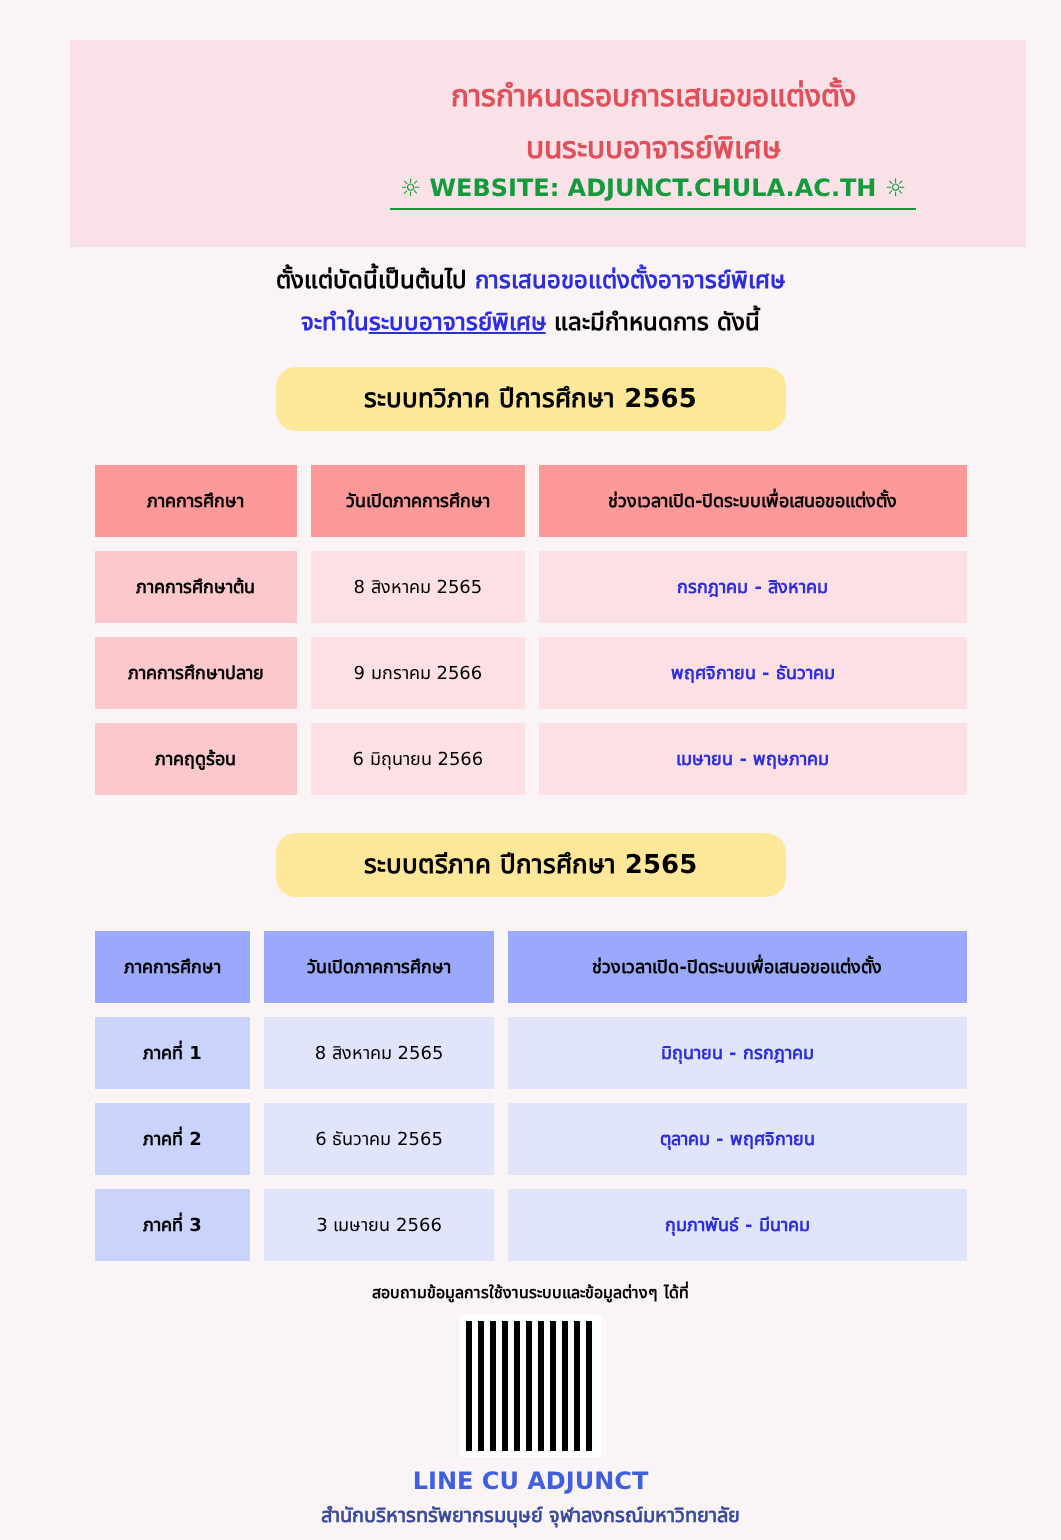การกำหนดรอบการเสนอขอแต่งตั้ง
บนระบบอาจารย์พิเศษ
☼ WEBSITE: ADJUNCT.CHULA.AC.TH ☼
ตั้งแต่บัดนี้เป็นต้นไป การเสนอขอแต่งตั้งอาจารย์พิเศษ
จะทำในระบบอาจารย์พิเศษ และมีกำหนดการ ดังนี้
ระบบทวิภาค ปีการศึกษา 2565
| ภาคการศึกษา | วันเปิดภาคการศึกษา | ช่วงเวลาเปิด-ปิดระบบเพื่อเสนอขอแต่งตั้ง |
| --- | --- | --- |
| ภาคการศึกษาต้น | 8 สิงหาคม 2565 | กรกฎาคม - สิงหาคม |
| ภาคการศึกษาปลาย | 9 มกราคม 2566 | พฤศจิกายน - ธันวาคม |
| ภาคฤดูร้อน | 6 มิถุนายน 2566 | เมษายน - พฤษภาคม |
ระบบตรีภาค ปีการศึกษา 2565
| ภาคการศึกษา | วันเปิดภาคการศึกษา | ช่วงเวลาเปิด-ปิดระบบเพื่อเสนอขอแต่งตั้ง |
| --- | --- | --- |
| ภาคที่ 1 | 8 สิงหาคม 2565 | มิถุนายน - กรกฎาคม |
| ภาคที่ 2 | 6 ธันวาคม 2565 | ตุลาคม - พฤศจิกายน |
| ภาคที่ 3 | 3 เมษายน 2566 | กุมภาพันธ์ - มีนาคม |
สอบถามข้อมูลการใช้งานระบบและข้อมูลต่างๆ ได้ที่
LINE CU ADJUNCT
สำนักบริหารทรัพยากรมนุษย์ จุฬาลงกรณ์มหาวิทยาลัย